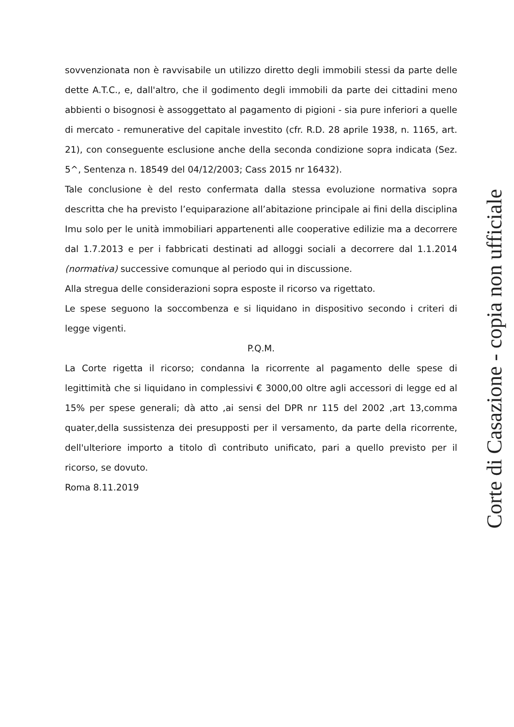sovvenzionata non è ravvisabile un utilizzo diretto degli immobili stessi da parte delle dette A.T.C., e, dall'altro, che il godimento degli immobili da parte dei cittadini meno abbienti o bisognosi è assoggettato al pagamento di pigioni - sia pure inferiori a quelle di mercato - remunerative del capitale investito (cfr. R.D. 28 aprile 1938, n. 1165, art. 21), con conseguente esclusione anche della seconda condizione sopra indicata (Sez. 5^, Sentenza n. 18549 del 04/12/2003; Cass 2015 nr 16432).
Tale conclusione è del resto confermata dalla stessa evoluzione normativa sopra descritta che ha previsto l’equiparazione all’abitazione principale ai fini della disciplina Imu solo per le unità immobiliari appartenenti alle cooperative edilizie ma a decorrere dal 1.7.2013 e per i fabbricati destinati ad alloggi sociali a decorrere dal 1.1.2014 (normativa) successive comunque al periodo qui in discussione.
Alla stregua delle considerazioni sopra esposte il ricorso va rigettato.
Le spese seguono la soccombenza e si liquidano in dispositivo secondo i criteri di legge vigenti.
P.Q.M.
La Corte rigetta il ricorso; condanna la ricorrente al pagamento delle spese di legittimità che si liquidano in complessivi € 3000,00 oltre agli accessori di legge ed al 15% per spese generali; dà atto ,ai sensi del DPR nr 115 del 2002 ,art 13,comma quater,della sussistenza dei presupposti per il versamento, da parte della ricorrente, dell'ulteriore importo a titolo dì contributo unificato, pari a quello previsto per il ricorso, se dovuto.
Roma 8.11.2019
Corte di Casazione - copia non ufficiale